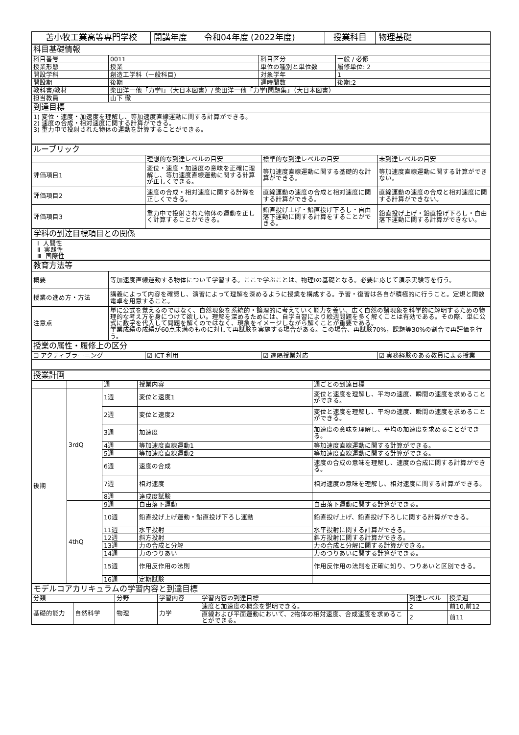| 苫小牧工業高等専門学校 | 開講年度 | 令和04年度 (2022年度) | 授業科目 | 物理基礎 |
| 科目基礎情報 | | | |
| 科目番号 | 0011 | 科目区分 | 一般 / 必修 |
| 授業形態 | 授業 | 単位の種別と単位数 | 履修単位: 2 |
| 開設学科 | 創造工学科（一般科目) | 対象学年 | 1 |
| 開設期 | 後期 | 週時間数 | 後期:2 |
| 教科書/教材 | 柴田洋一他「力学I」（大日本図書）/ 柴田洋一他「力学I問題集」（大日本図書） | | |
| 担当教員 | 山下 徹 | | |
| 到達目標 | | | |
| 1) 変位・速度・加速度を理解し、等加速度直線運動に関する計算ができる。 2) 速度の合成・相対速度に関する計算ができる。 3) 重力中で投射された物体の運動を計算することができる。 | | | |
| ルーブリック | | | |
| | 理想的な到達レベルの目安 | 標準的な到達レベルの目安 | 未到達レベルの目安 |
| 評価項目1 | 変位・速度・加速度の意味を正確に理解し、等加速度直線運動に関する計算が正しくできる。 | 等加速度直線運動に関する基礎的な計算ができる。 | 等加速度直線運動に関する計算ができない。 |
| 評価項目2 | 速度の合成・相対速度に関する計算を正しくできる。 | 直線運動の速度の合成と相対速度に関する計算ができる。 | 直線運動の速度の合成と相対速度に関する計算ができない。 |
| 評価項目3 | 重力中で投射された物体の運動を正しく計算することができる。 | 鉛直投げ上げ・鉛直投げ下ろし・自由落下運動に関する計算をすることができる。 | 鉛直投げ上げ・鉛直投げ下ろし・自由落下運動に関する計算ができない。 |
| 学科の到達目標項目との関係 | | | |
| Ⅰ 人間性 Ⅱ 実践性 Ⅲ 国際性 | | | |
| 教育方法等 | |
| 概要 | 等加速度直線運動する物体について学習する。ここで学ぶことは、物理Iの基礎となる。必要に応じて演示実験等を行う。 |
| 授業の進め方・方法 | 講義によって内容を確認し、演習によって理解を深めるように授業を構成する。予習・復習は各自が積極的に行うこと。定規と関数電卓を用意すること。 |
| 注意点 | 単に公式を覚えるのではなく、自然現象を系統的・論理的に考えていく能力を養い、広く自然の諸現象を科学的に解明するための物理的な考え方を身につけて欲しい。理解を深めるためには、自学自習により絵週問題を多く解くことは有効である。その際、単に公式に数字を代入して問題を解くのではなく、現象をイメージしながら解くことが重要である。 学業成績の成績が60点未満のものに対して再試験を実施する場合がある。この場合、再試験70%，課題等30%の割合で再評価を行う。 |
| 授業の属性・履修上の区分 | | | |
| ☐ アクティブラーニング | ☑ ICT 利用 | ☑ 遠隔授業対応 | ☑ 実務経験のある教員による授業 |
| 授業計画 | | | | |
| | | 週 | 授業内容 | 週ごとの到達目標 |
| 後期 | 3rdQ | 1週 | 変位と速度1 | 変位と速度を理解し、平均の速度、瞬間の速度を求めることができる。 |
| | | 2週 | 変位と速度2 | 変位と速度を理解し、平均の速度、瞬間の速度を求めることができる。 |
| | | 3週 | 加速度 | 加速度の意味を理解し、平均の加速度を求めることができる。 |
| | | 4週 | 等加速度直線運動1 | 等加速度直線運動に関する計算ができる。 |
| | | 5週 | 等加速度直線運動2 | 等加速度直線運動に関する計算ができる。 |
| | | 6週 | 速度の合成 | 速度の合成の意味を理解し、速度の合成に関する計算ができる。 |
| | | 7週 | 相対速度 | 相対速度の意味を理解し、相対速度に関する計算ができる。 |
| | | 8週 | 達成度試験 | |
| | 4thQ | 9週 | 自由落下運動 | 自由落下運動に関する計算ができる。 |
| | | 10週 | 鉛直投げ上げ運動・鉛直投げ下ろし運動 | 鉛直投げ上げ、鉛直投げ下ろしに関する計算ができる。 |
| | | 11週 | 水平投射 | 水平投射に関する計算ができる。 |
| | | 12週 | 斜方投射 | 斜方投射に関する計算ができる。 |
| | | 13週 | 力の合成と分解 | 力の合成と分解に関する計算ができる。 |
| | | 14週 | 力のつりあい | 力のつりあいに関する計算ができる。 |
| | | 15週 | 作用反作用の法則 | 作用反作用の法則を正確に知り、つりあいと区別できる。 |
| | | 16週 | 定期試験 | |
| モデルコアカリキュラムの学習内容と到達目標 | | | | | | |
| 分類 | | 分野 | 学習内容 | 学習内容の到達目標 | 到達レベル | 授業週 |
| 基礎的能力 | 自然科学 | 物理 | 力学 | 速度と加速度の概念を説明できる。 | 2 | 前10,前12 |
| | | | | 直線および平面運動において、2物体の相対速度、合成速度を求めることができる。 | 2 | 前11 |